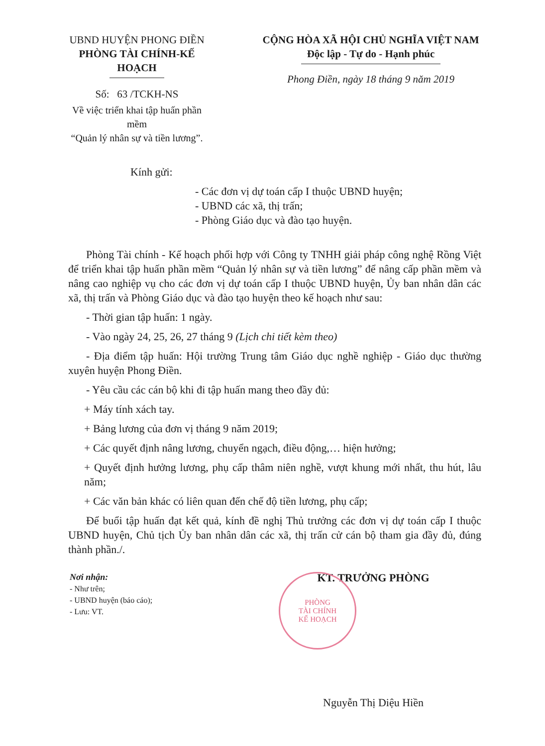UBND HUYỆN PHONG ĐIỀN
PHÒNG TÀI CHÍNH-KẾ HOẠCH
Số: 63 /TCKH-NS
Về việc triển khai tập huấn phần mềm
“Quản lý nhân sự và tiền lương”.
CỘNG HÒA XÃ HỘI CHỦ NGHĨA VIỆT NAM
Độc lập - Tự do - Hạnh phúc
Phong Điền, ngày 18 tháng 9 năm 2019
Kính gửi:
- Các đơn vị dự toán cấp I thuộc UBND huyện;
- UBND các xã, thị trấn;
- Phòng Giáo dục và đào tạo huyện.
Phòng Tài chính - Kế hoạch phối hợp với Công ty TNHH giải pháp công nghệ Rồng Việt để triển khai tập huấn phần mềm “Quản lý nhân sự và tiền lương” để nâng cấp phần mềm và nâng cao nghiệp vụ cho các đơn vị dự toán cấp I thuộc UBND huyện, Ủy ban nhân dân các xã, thị trấn và Phòng Giáo dục và đào tạo huyện theo kế hoạch như sau:
- Thời gian tập huấn: 1 ngày.
- Vào ngày 24, 25, 26, 27 tháng 9 (Lịch chi tiết kèm theo)
- Địa điểm tập huấn: Hội trường Trung tâm Giáo dục nghề nghiệp - Giáo dục thường xuyên huyện Phong Điền.
- Yêu cầu các cán bộ khi đi tập huấn mang theo đầy đủ:
+ Máy tính xách tay.
+ Bảng lương của đơn vị tháng 9 năm 2019;
+ Các quyết định nâng lương, chuyển ngạch, điều động,… hiện hưởng;
+ Quyết định hưởng lương, phụ cấp thâm niên nghề, vượt khung mới nhất, thu hút, lâu năm;
+ Các văn bản khác có liên quan đến chế độ tiền lương, phụ cấp;
Để buổi tập huấn đạt kết quả, kính đề nghị Thủ trưởng các đơn vị dự toán cấp I thuộc UBND huyện, Chủ tịch Ủy ban nhân dân các xã, thị trấn cử cán bộ tham gia đầy đủ, đúng thành phần./.
Nơi nhận:
- Như trên;
- UBND huyện (báo cáo);
- Lưu: VT.
KT. TRƯỞNG PHÒNG
Nguyễn Thị Diệu Hiền
PHÒNG
TÀI CHÍNH
KẾ HOẠCH